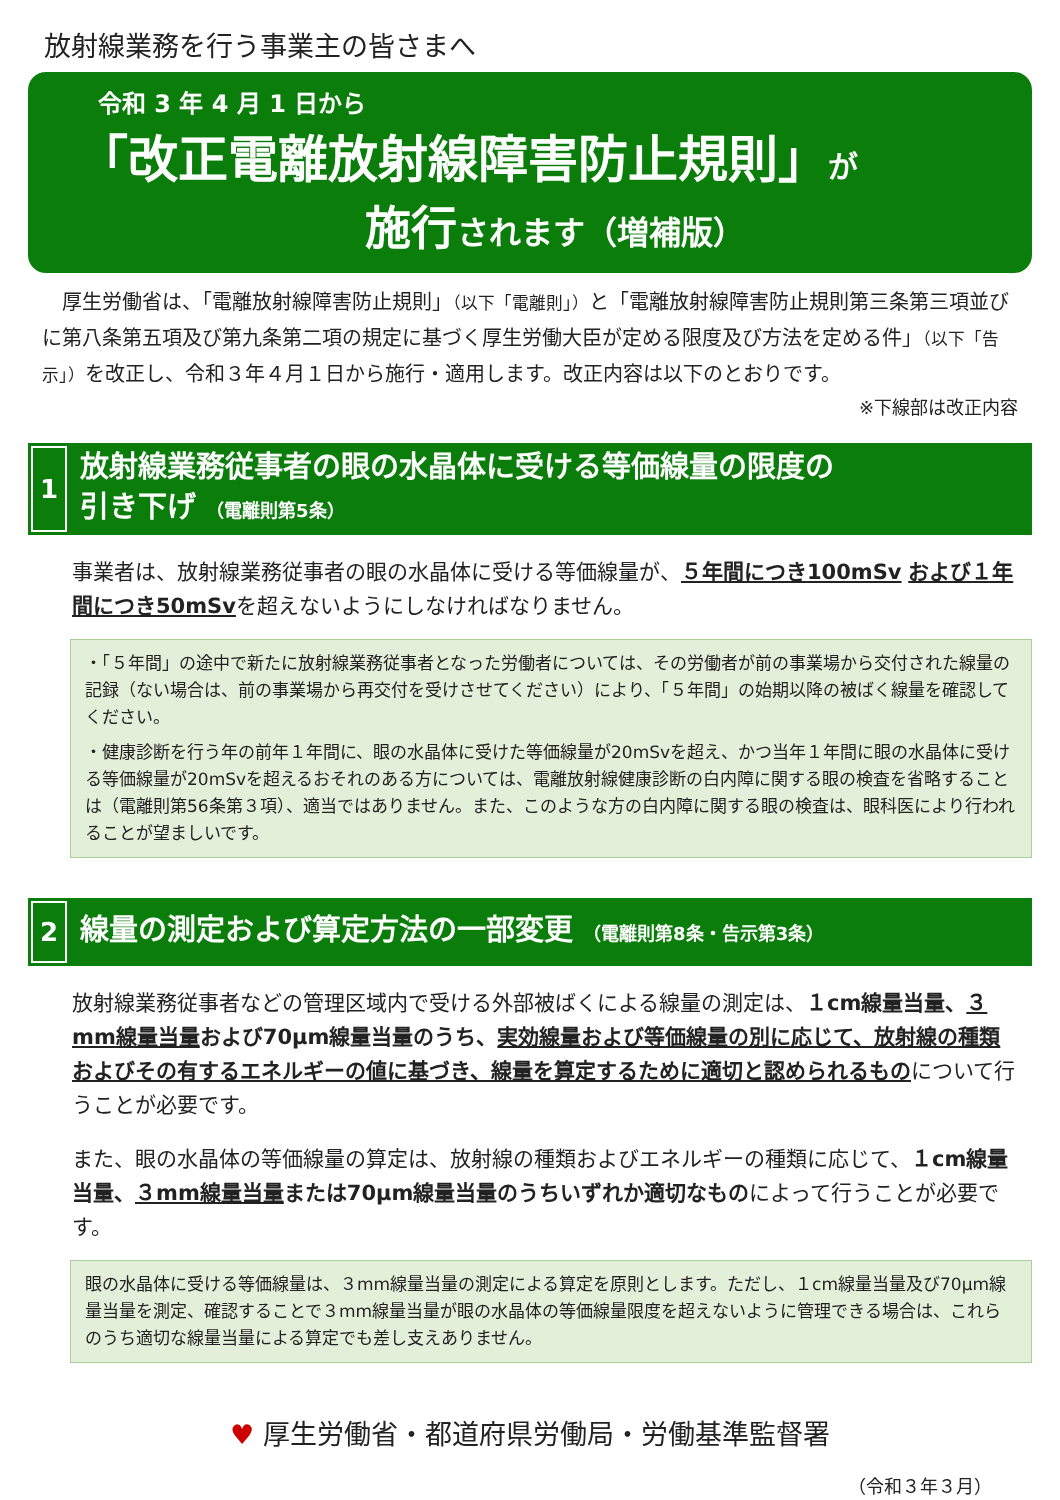放射線業務を行う事業主の皆さまへ
令和 3 年 4 月 1 日から
「改正電離放射線障害防止規則」が
施行されます（増補版）
　厚生労働省は、「電離放射線障害防止規則」（以下「電離則」）と「電離放射線障害防止規則第三条第三項並びに第八条第五項及び第九条第二項の規定に基づく厚生労働大臣が定める限度及び方法を定める件」（以下「告示」）を改正し、令和３年４月１日から施行・適用します。改正内容は以下のとおりです。
※下線部は改正内容
1
放射線業務従事者の眼の水晶体に受ける等価線量の限度の
引き下げ （電離則第5条）
事業者は、放射線業務従事者の眼の水晶体に受ける等価線量が、５年間につき100mSv および１年間につき50mSvを超えないようにしなければなりません。
・「５年間」の途中で新たに放射線業務従事者となった労働者については、その労働者が前の事業場から交付された線量の記録（ない場合は、前の事業場から再交付を受けさせてください）により、「５年間」の始期以降の被ばく線量を確認してください。
・健康診断を行う年の前年１年間に、眼の水晶体に受けた等価線量が20mSvを超え、かつ当年１年間に眼の水晶体に受ける等価線量が20mSvを超えるおそれのある方については、電離放射線健康診断の白内障に関する眼の検査を省略することは（電離則第56条第３項）、適当ではありません。また、このような方の白内障に関する眼の検査は、眼科医により行われることが望ましいです。
2
線量の測定および算定方法の一部変更 （電離則第8条・告示第3条）
放射線業務従事者などの管理区域内で受ける外部被ばくによる線量の測定は、１cm線量当量、３mm線量当量および70μm線量当量のうち、実効線量および等価線量の別に応じて、放射線の種類およびその有するエネルギーの値に基づき、線量を算定するために適切と認められるものについて行うことが必要です。
また、眼の水晶体の等価線量の算定は、放射線の種類およびエネルギーの種類に応じて、１cm線量当量、３mm線量当量または70μm線量当量のうちいずれか適切なものによって行うことが必要です。
眼の水晶体に受ける等価線量は、３mm線量当量の測定による算定を原則とします。ただし、１cm線量当量及び70μm線量当量を測定、確認することで３mm線量当量が眼の水晶体の等価線量限度を超えないように管理できる場合は、これらのうち適切な線量当量による算定でも差し支えありません。
♥ 厚生労働省・都道府県労働局・労働基準監督署
（令和３年３月）